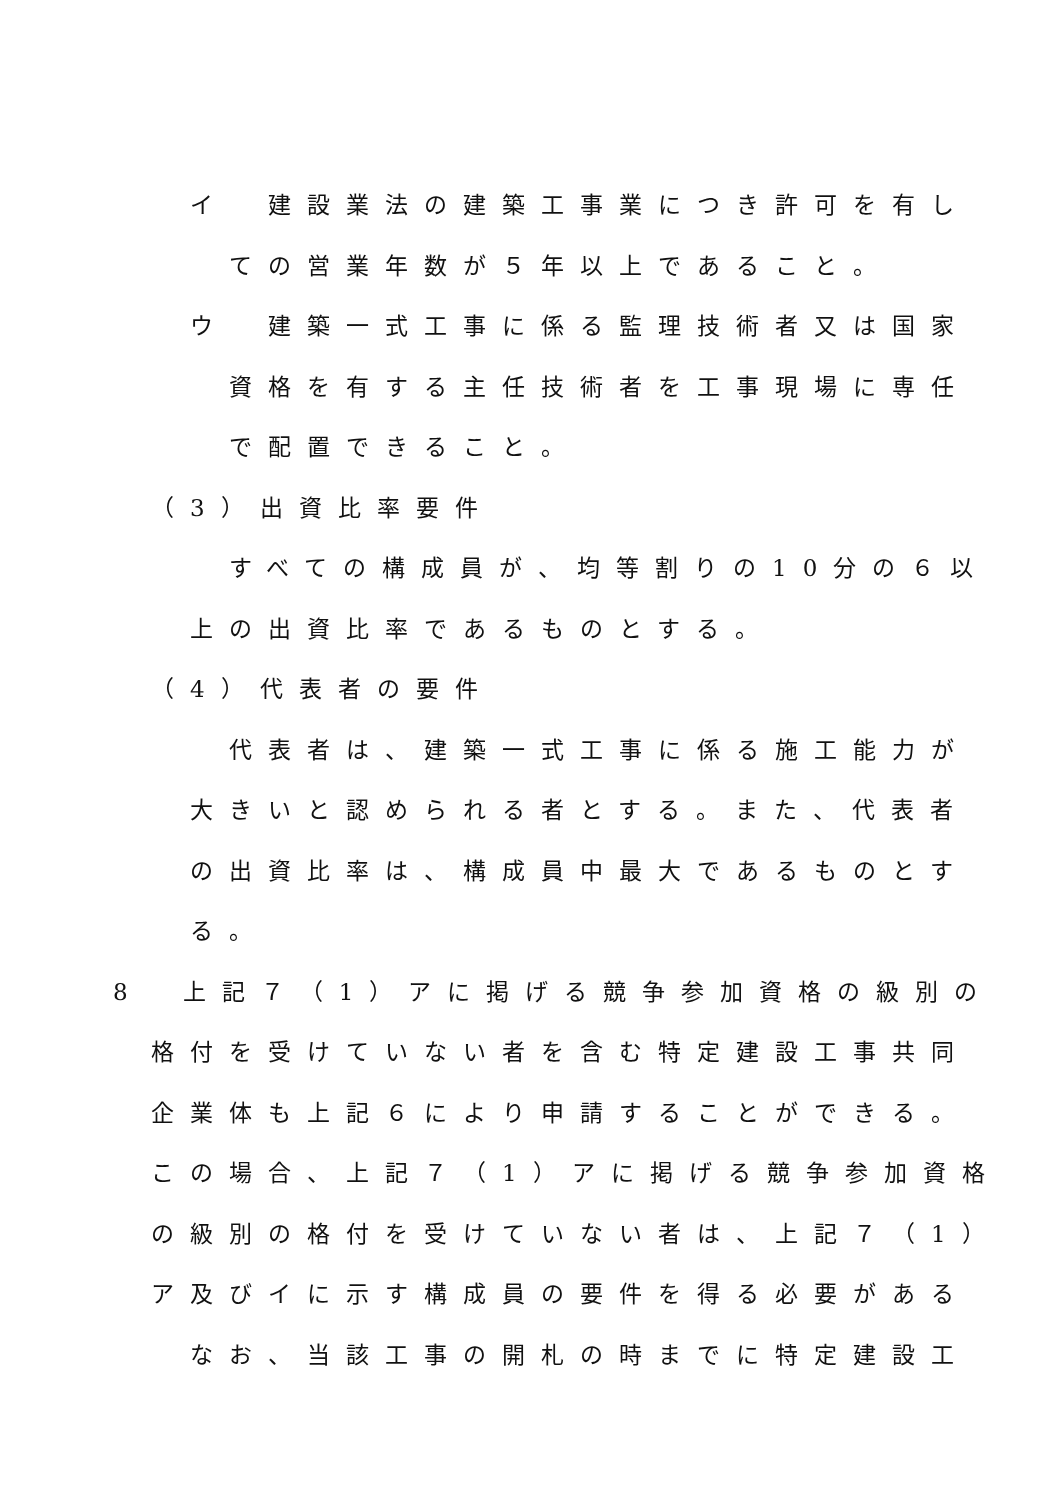イ　建設業法の建築工事業につき許可を有し
ての営業年数が５年以上であること。
ウ　建築一式工事に係る監理技術者又は国家
資格を有する主任技術者を工事現場に専任
で配置できること。
（3）出資比率要件
すべての構成員が、均等割りの10分の６以
上の出資比率であるものとする。
（4）代表者の要件
代表者は、建築一式工事に係る施工能力が
大きいと認められる者とする。また、代表者
の出資比率は、構成員中最大であるものとす
る。
8　上記７（1）アに掲げる競争参加資格の級別の
格付を受けていない者を含む特定建設工事共同
企業体も上記６により申請することができる。
この場合、上記７（1）アに掲げる競争参加資格
の級別の格付を受けていない者は、上記７（1）
ア及びイに示す構成員の要件を得る必要がある
なお、当該工事の開札の時までに特定建設工